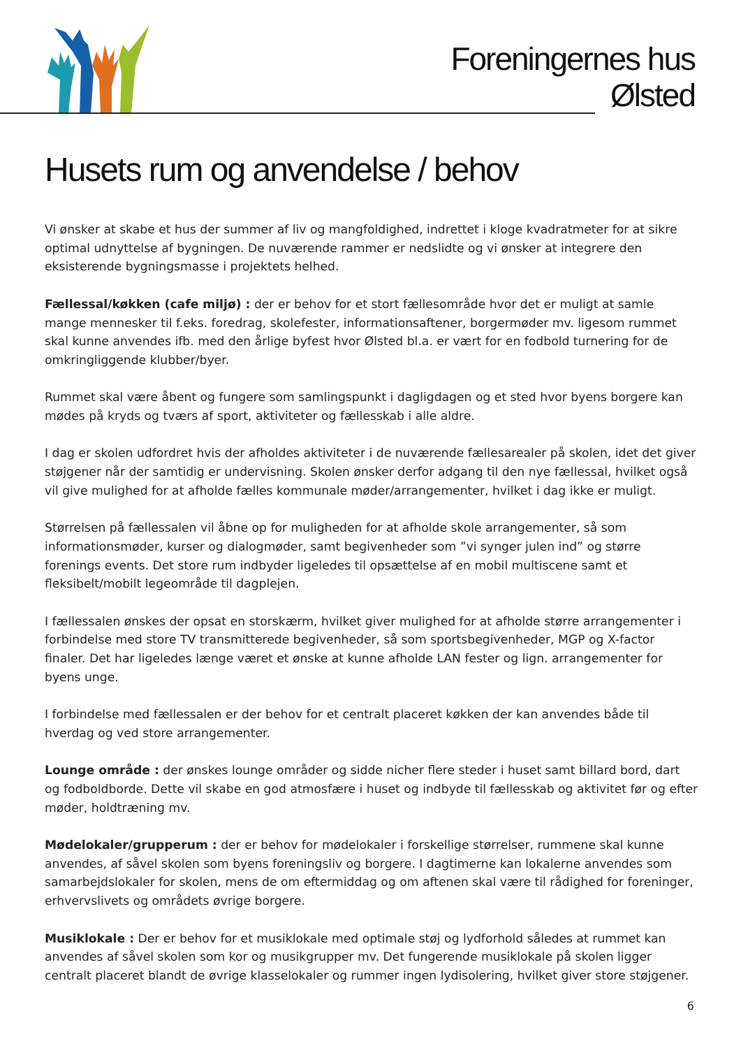Foreningernes hus
Ølsted
Husets rum og anvendelse / behov
Vi ønsker at skabe et hus der summer af liv og mangfoldighed, indrettet i kloge kvadratmeter for at sikre optimal udnyttelse af bygningen. De nuværende rammer er nedslidte og vi ønsker at integrere den eksisterende bygningsmasse i projektets helhed.
Fællessal/køkken (cafe miljø) : der er behov for et stort fællesområde hvor det er muligt at samle mange mennesker til f.eks. foredrag, skolefester, informationsaftener, borgermøder mv. ligesom rummet skal kunne anvendes ifb. med den årlige byfest hvor Ølsted bl.a. er vært for en fodbold turnering for de omkringliggende klubber/byer.
Rummet skal være åbent og fungere som samlingspunkt i dagligdagen og et sted hvor byens borgere kan mødes på kryds og tværs af sport, aktiviteter og fællesskab i alle aldre.
I dag er skolen udfordret hvis der afholdes aktiviteter i de nuværende fællesarealer på skolen, idet det giver støjgener når der samtidig er undervisning. Skolen ønsker derfor adgang til den nye fællessal, hvilket også vil give mulighed for at afholde fælles kommunale møder/arrangementer, hvilket i dag ikke er muligt.
Størrelsen på fællessalen vil åbne op for muligheden for at afholde skole arrangementer, så som informationsmøder, kurser og dialogmøder, samt begivenheder som ”vi synger julen ind” og større forenings events. Det store rum indbyder ligeledes til opsættelse af en mobil multiscene samt et fleksibelt/mobilt legeområde til dagplejen.
I fællessalen ønskes der opsat en storskærm, hvilket giver mulighed for at afholde større arrangementer i forbindelse med store TV transmitterede begivenheder, så som sportsbegivenheder, MGP og X-factor finaler. Det har ligeledes længe været et ønske at kunne afholde LAN fester og lign. arrangementer for byens unge.
I forbindelse med fællessalen er der behov for et centralt placeret køkken der kan anvendes både til hverdag og ved store arrangementer.
Lounge område : der ønskes lounge områder og sidde nicher flere steder i huset samt billard bord, dart og fodboldborde. Dette vil skabe en god atmosfære i huset og indbyde til fællesskab og aktivitet før og efter møder, holdtræning mv.
Mødelokaler/grupperum : der er behov for mødelokaler i forskellige størrelser, rummene skal kunne anvendes, af såvel skolen som byens foreningsliv og borgere. I dagtimerne kan lokalerne anvendes som samarbejdslokaler for skolen, mens de om eftermiddag og om aftenen skal være til rådighed for foreninger, erhvervslivets og områdets øvrige borgere.
Musiklokale : Der er behov for et musiklokale med optimale støj og lydforhold således at rummet kan anvendes af såvel skolen som kor og musikgrupper mv. Det fungerende musiklokale på skolen ligger centralt placeret blandt de øvrige klasselokaler og rummer ingen lydisolering, hvilket giver store støjgener.
6